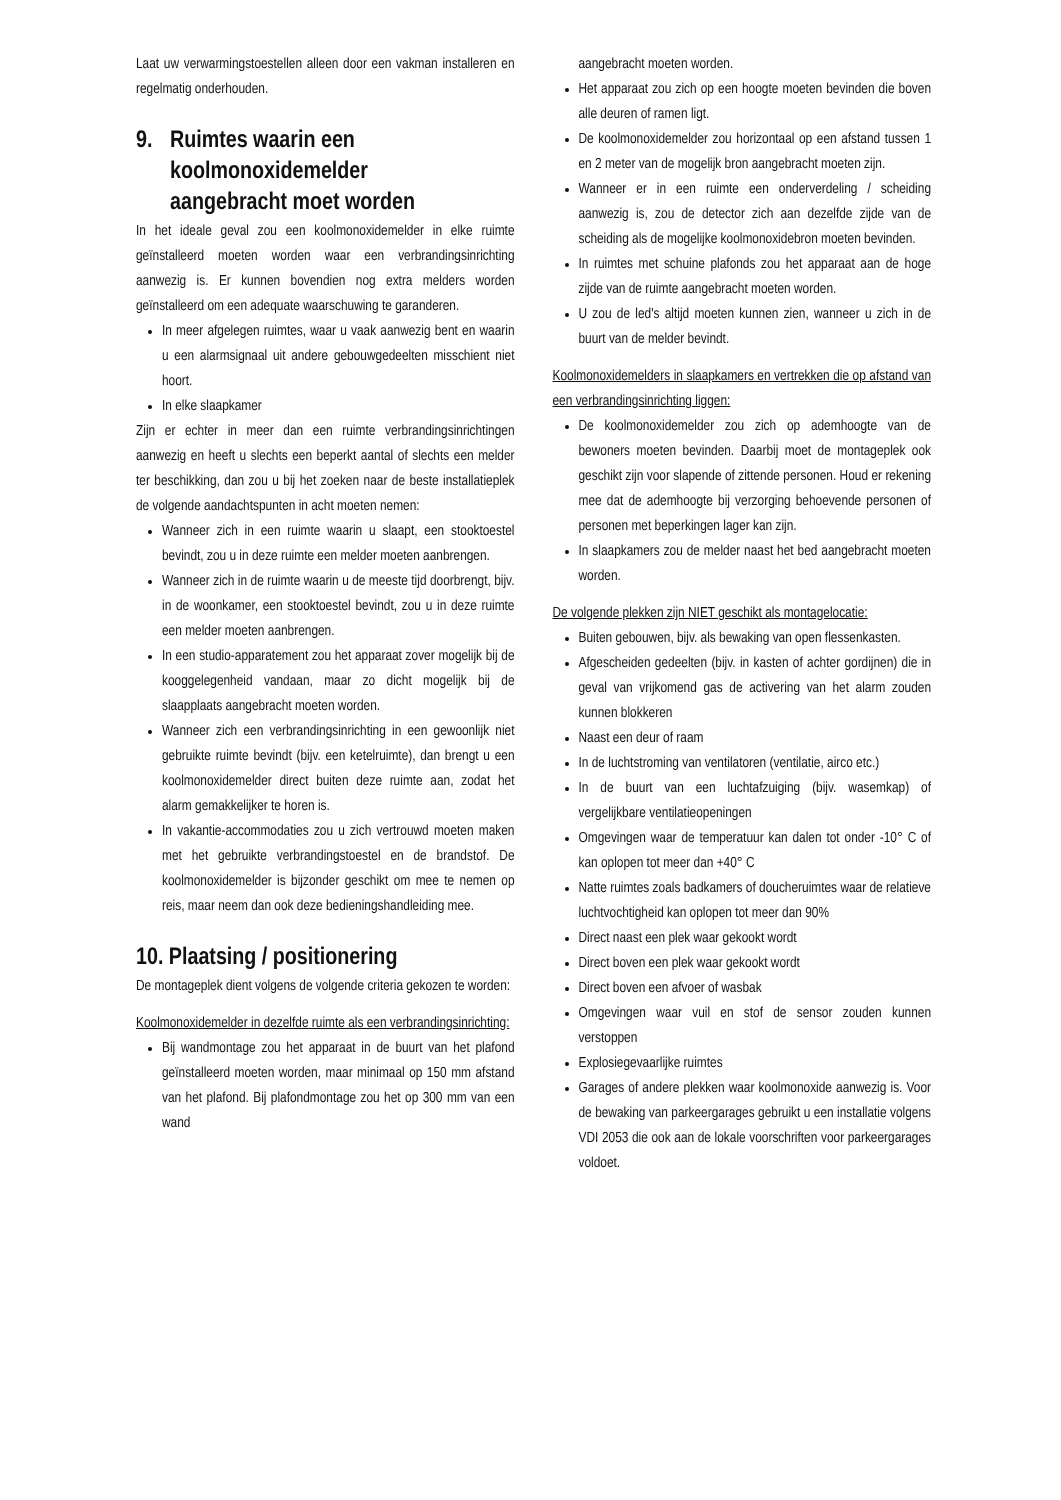Laat uw verwarmingstoestellen alleen door een vakman installeren en regelmatig onderhouden.
9. Ruimtes waarin een
koolmonoxidemelder
aangebracht moet worden
In het ideale geval zou een koolmonoxidemelder in elke ruimte geïnstalleerd moeten worden waar een verbrandingsinrichting aanwezig is. Er kunnen bovendien nog extra melders worden geïnstalleerd om een adequate waarschuwing te garanderen.
In meer afgelegen ruimtes, waar u vaak aanwezig bent en waarin u een alarmsignaal uit andere gebouwgedeelten misschient niet hoort.
In elke slaapkamer
Zijn er echter in meer dan een ruimte verbrandingsinrichtingen aanwezig en heeft u slechts een beperkt aantal of slechts een melder ter beschikking, dan zou u bij het zoeken naar de beste installatieplek de volgende aandachtspunten in acht moeten nemen:
Wanneer zich in een ruimte waarin u slaapt, een stooktoestel bevindt, zou u in deze ruimte een melder moeten aanbrengen.
Wanneer zich in de ruimte waarin u de meeste tijd doorbrengt, bijv. in de woonkamer, een stooktoestel bevindt, zou u in deze ruimte een melder moeten aanbrengen.
In een studio-apparatement zou het apparaat zover mogelijk bij de kooggelegenheid vandaan, maar zo dicht mogelijk bij de slaapplaats aangebracht moeten worden.
Wanneer zich een verbrandingsinrichting in een gewoonlijk niet gebruikte ruimte bevindt (bijv. een ketelruimte), dan brengt u een koolmonoxidemelder direct buiten deze ruimte aan, zodat het alarm gemakkelijker te horen is.
In vakantie-accommodaties zou u zich vertrouwd moeten maken met het gebruikte verbrandingstoestel en de brandstof. De koolmonoxidemelder is bijzonder geschikt om mee te nemen op reis, maar neem dan ook deze bedieningshandleiding mee.
10. Plaatsing / positionering
De montageplek dient volgens de volgende criteria gekozen te worden:
Koolmonoxidemelder in dezelfde ruimte als een verbrandingsinrichting:
Bij wandmontage zou het apparaat in de buurt van het plafond geïnstalleerd moeten worden, maar minimaal op 150 mm afstand van het plafond. Bij plafondmontage zou het op 300 mm van een wand
aangebracht moeten worden.
Het apparaat zou zich op een hoogte moeten bevinden die boven alle deuren of ramen ligt.
De koolmonoxidemelder zou horizontaal op een afstand tussen 1 en 2 meter van de mogelijk bron aangebracht moeten zijn.
Wanneer er in een ruimte een onderverdeling / scheiding aanwezig is, zou de detector zich aan dezelfde zijde van de scheiding als de mogelijke koolmonoxidebron moeten bevinden.
In ruimtes met schuine plafonds zou het apparaat aan de hoge zijde van de ruimte aangebracht moeten worden.
U zou de led's altijd moeten kunnen zien, wanneer u zich in de buurt van de melder bevindt.
Koolmonoxidemelders in slaapkamers en vertrekken die op afstand van een verbrandingsinrichting liggen:
De koolmonoxidemelder zou zich op ademhoogte van de bewoners moeten bevinden. Daarbij moet de montageplek ook geschikt zijn voor slapende of zittende personen. Houd er rekening mee dat de ademhoogte bij verzorging behoevende personen of personen met beperkingen lager kan zijn.
In slaapkamers zou de melder naast het bed aangebracht moeten worden.
De volgende plekken zijn NIET geschikt als montagelocatie:
Buiten gebouwen, bijv. als bewaking van open flessenkasten.
Afgescheiden gedeelten (bijv. in kasten of achter gordijnen) die in geval van vrijkomend gas de activering van het alarm zouden kunnen blokkeren
Naast een deur of raam
In de luchtstroming van ventilatoren (ventilatie, airco etc.)
In de buurt van een luchtafzuiging (bijv. wasemkap) of vergelijkbare ventilatieopeningen
Omgevingen waar de temperatuur kan dalen tot onder -10° C of kan oplopen tot meer dan +40° C
Natte ruimtes zoals badkamers of doucheruimtes waar de relatieve luchtvochtigheid kan oplopen tot meer dan 90%
Direct naast een plek waar gekookt wordt
Direct boven een plek waar gekookt wordt
Direct boven een afvoer of wasbak
Omgevingen waar vuil en stof de sensor zouden kunnen verstoppen
Explosiegevaarlijke ruimtes
Garages of andere plekken waar koolmonoxide aanwezig is. Voor de bewaking van parkeergarages gebruikt u een installatie volgens VDI 2053 die ook aan de lokale voorschriften voor parkeergarages voldoet.